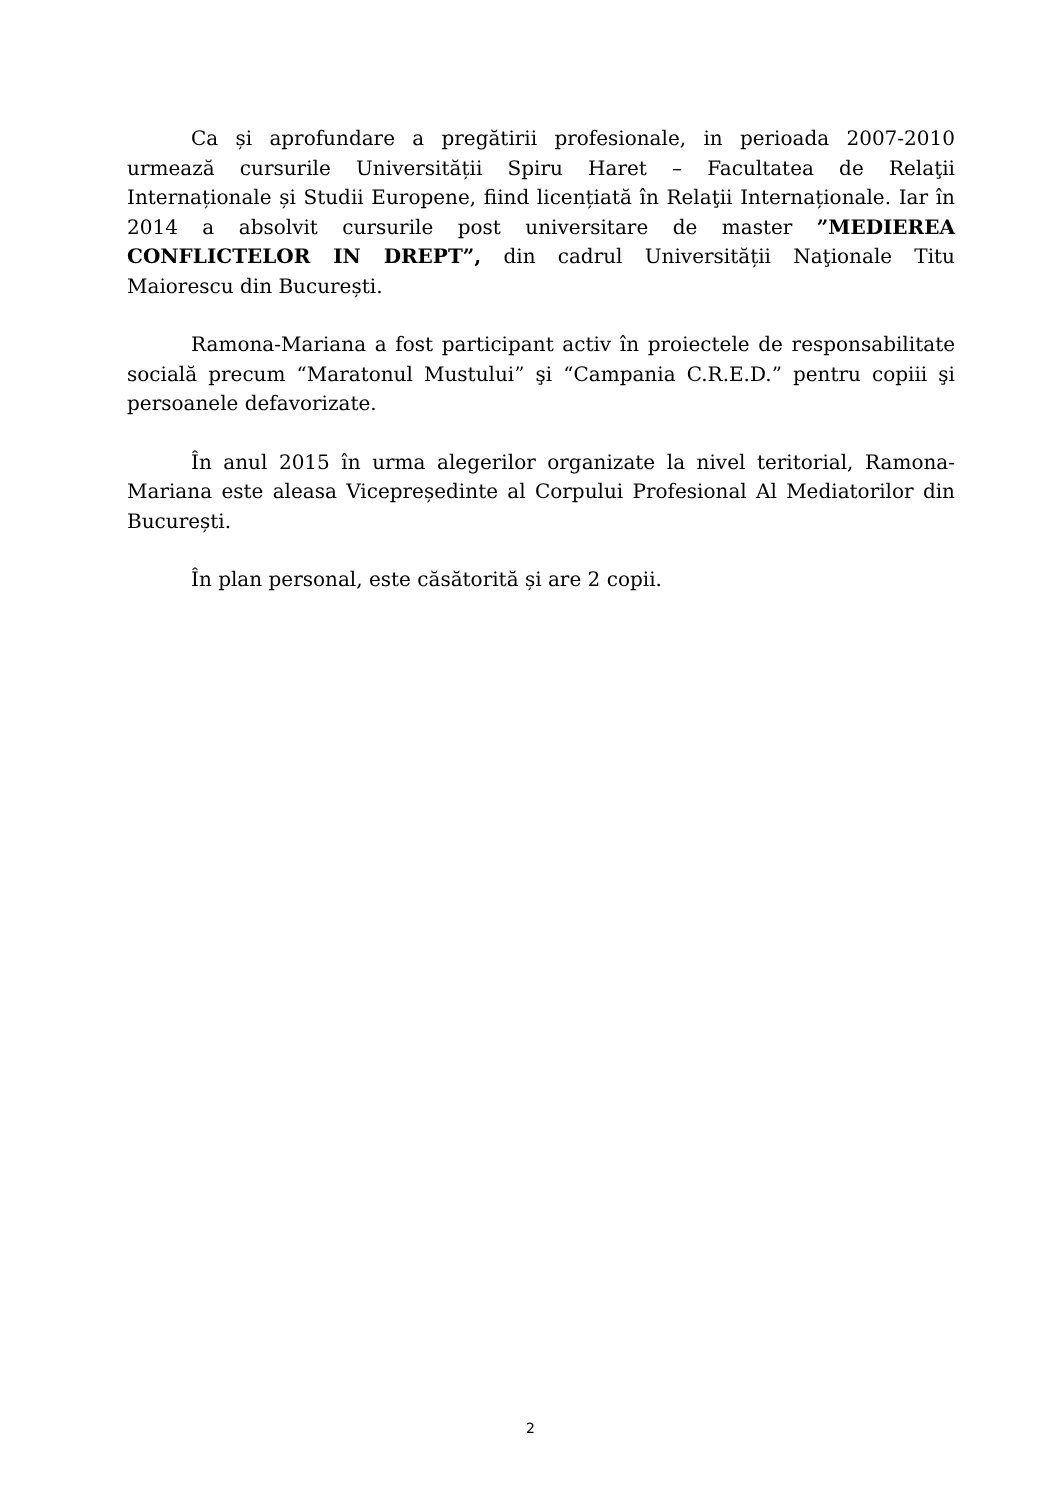Ca și aprofundare a pregătirii profesionale, in perioada 2007-2010 urmează cursurile Universității Spiru Haret – Facultatea de Relaţii Internaționale și Studii Europene, fiind licențiată în Relaţii Internaționale. Iar în 2014 a absolvit cursurile post universitare de master ”MEDIEREA CONFLICTELOR IN DREPT”, din cadrul Universității Naţionale Titu Maiorescu din București.
Ramona-Mariana a fost participant activ în proiectele de responsabilitate socială precum “Maratonul Mustului” şi “Campania C.R.E.D.” pentru copiii şi persoanele defavorizate.
În anul 2015 în urma alegerilor organizate la nivel teritorial, Ramona-Mariana este aleasa Vicepreședinte al Corpului Profesional Al Mediatorilor din București.
În plan personal, este căsătorită și are 2 copii.
2